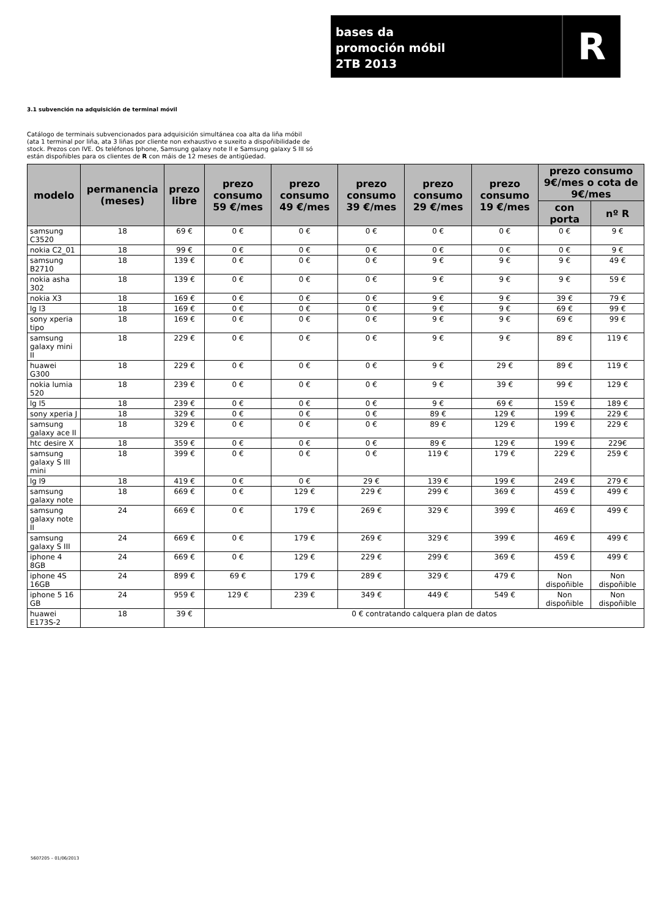bases da
promoción móbil
2TB 2013
R
3.1 subvención na adquisición de terminal móvil
Catálogo de terminais subvencionados para adquisición simultánea coa alta da liña móbil (ata 1 terminal por liña, ata 3 liñas por cliente non exhaustivo e suxeito a dispoñibilidade de stock. Prezos con IVE. Os teléfonos Iphone, Samsung galaxy note II e Samsung galaxy S III só están dispoñibles para os clientes de R con máis de 12 meses de antigüedad.
| modelo | permanencia (meses) | prezo libre | prezo consumo 59 €/mes | prezo consumo 49 €/mes | prezo consumo 39 €/mes | prezo consumo 29 €/mes | prezo consumo 19 €/mes | prezo consumo 9€/mes o cota de 9€/mes | |
| --- | --- | --- | --- | --- | --- | --- | --- | --- | --- |
| | | | | | | | | con porta | nº R |
| samsung C3520 | 18 | 69 € | 0 € | 0 € | 0 € | 0 € | 0 € | 0 € | 9 € |
| nokia C2_01 | 18 | 99 € | 0 € | 0 € | 0 € | 0 € | 0 € | 0 € | 9 € |
| samsung B2710 | 18 | 139 € | 0 € | 0 € | 0 € | 9 € | 9 € | 9 € | 49 € |
| nokia asha 302 | 18 | 139 € | 0 € | 0 € | 0 € | 9 € | 9 € | 9 € | 59 € |
| nokia X3 | 18 | 169 € | 0 € | 0 € | 0 € | 9 € | 9 € | 39 € | 79 € |
| lg l3 | 18 | 169 € | 0 € | 0 € | 0 € | 9 € | 9 € | 69 € | 99 € |
| sony xperia tipo | 18 | 169 € | 0 € | 0 € | 0 € | 9 € | 9 € | 69 € | 99 € |
| samsung galaxy mini II | 18 | 229 € | 0 € | 0 € | 0 € | 9 € | 9 € | 89 € | 119 € |
| huawei G300 | 18 | 229 € | 0 € | 0 € | 0 € | 9 € | 29 € | 89 € | 119 € |
| nokia lumia 520 | 18 | 239 € | 0 € | 0 € | 0 € | 9 € | 39 € | 99 € | 129 € |
| lg l5 | 18 | 239 € | 0 € | 0 € | 0 € | 9 € | 69 € | 159 € | 189 € |
| sony xperia J | 18 | 329 € | 0 € | 0 € | 0 € | 89 € | 129 € | 199 € | 229 € |
| samsung galaxy ace II | 18 | 329 € | 0 € | 0 € | 0 € | 89 € | 129 € | 199 € | 229 € |
| htc desire X | 18 | 359 € | 0 € | 0 € | 0 € | 89 € | 129 € | 199 € | 229€ |
| samsung galaxy S III mini | 18 | 399 € | 0 € | 0 € | 0 € | 119 € | 179 € | 229 € | 259 € |
| lg l9 | 18 | 419 € | 0 € | 0 € | 29 € | 139 € | 199 € | 249 € | 279 € |
| samsung galaxy note | 18 | 669 € | 0 € | 129 € | 229 € | 299 € | 369 € | 459 € | 499 € |
| samsung galaxy note II | 24 | 669 € | 0 € | 179 € | 269 € | 329 € | 399 € | 469 € | 499 € |
| samsung galaxy S III | 24 | 669 € | 0 € | 179 € | 269 € | 329 € | 399 € | 469 € | 499 € |
| iphone 4 8GB | 24 | 669 € | 0 € | 129 € | 229 € | 299 € | 369 € | 459 € | 499 € |
| iphone 4S 16GB | 24 | 899 € | 69 € | 179 € | 289 € | 329 € | 479 € | Non dispoñible | Non dispoñible |
| iphone 5 16 GB | 24 | 959 € | 129 € | 239 € | 349 € | 449 € | 549 € | Non dispoñible | Non dispoñible |
| huawei E173S-2 | 18 | 39 € | 0 € contratando calquera plan de datos | | | | | | |
5607205 – 01/06/2013